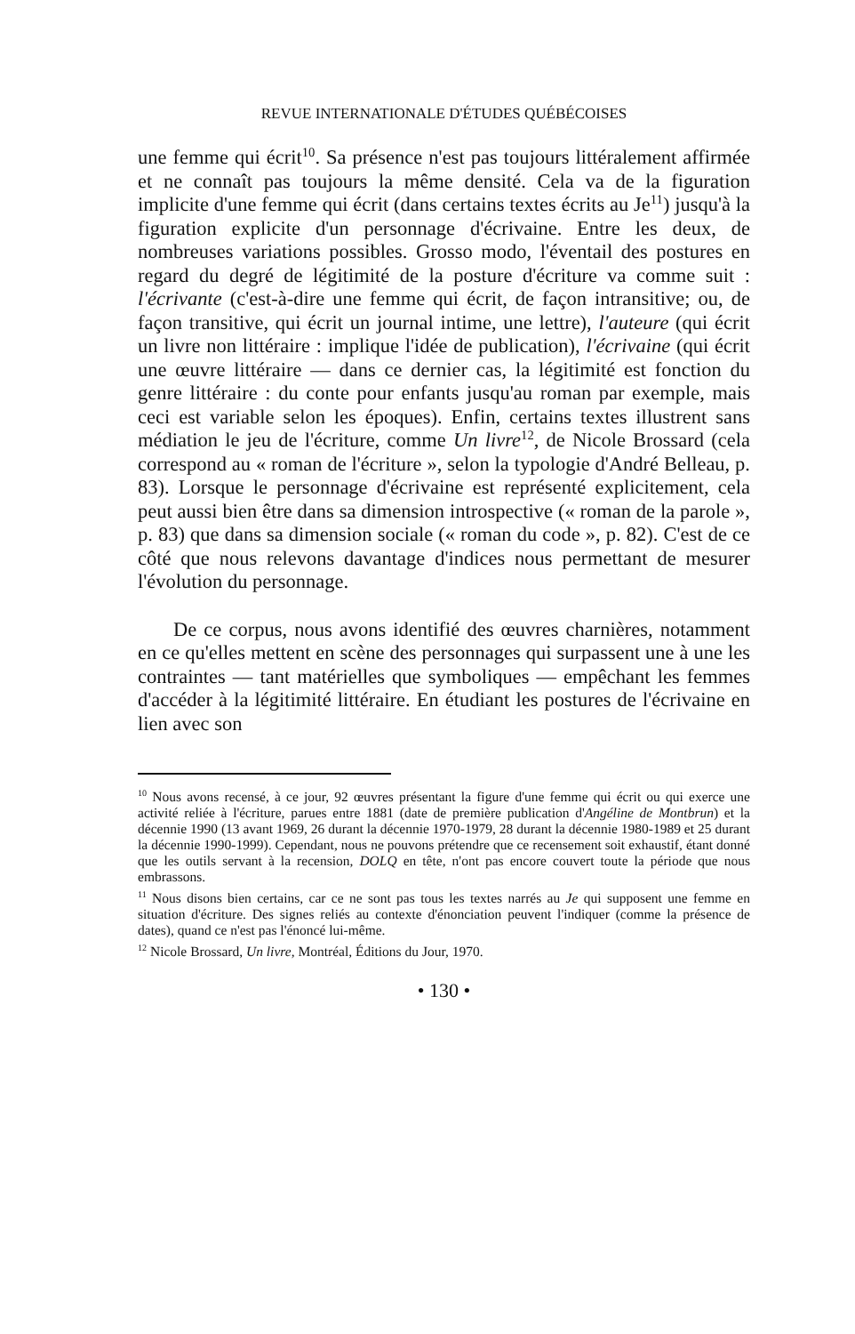REVUE INTERNATIONALE D'ÉTUDES QUÉBÉCOISES
une femme qui écrit<sup>10</sup>. Sa présence n'est pas toujours littéralement affirmée et ne connaît pas toujours la même densité. Cela va de la figuration implicite d'une femme qui écrit (dans certains textes écrits au Je<sup>11</sup>) jusqu'à la figuration explicite d'un personnage d'écrivaine. Entre les deux, de nombreuses variations possibles. Grosso modo, l'éventail des postures en regard du degré de légitimité de la posture d'écriture va comme suit : l'écrivante (c'est-à-dire une femme qui écrit, de façon intransitive; ou, de façon transitive, qui écrit un journal intime, une lettre), l'auteure (qui écrit un livre non littéraire : implique l'idée de publication), l'écrivaine (qui écrit une œuvre littéraire — dans ce dernier cas, la légitimité est fonction du genre littéraire : du conte pour enfants jusqu'au roman par exemple, mais ceci est variable selon les époques). Enfin, certains textes illustrent sans médiation le jeu de l'écriture, comme Un livre<sup>12</sup>, de Nicole Brossard (cela correspond au « roman de l'écriture », selon la typologie d'André Belleau, p. 83). Lorsque le personnage d'écrivaine est représenté explicitement, cela peut aussi bien être dans sa dimension introspective (« roman de la parole », p. 83) que dans sa dimension sociale (« roman du code », p. 82). C'est de ce côté que nous relevons davantage d'indices nous permettant de mesurer l'évolution du personnage.
De ce corpus, nous avons identifié des œuvres charnières, notamment en ce qu'elles mettent en scène des personnages qui surpassent une à une les contraintes — tant matérielles que symboliques — empêchant les femmes d'accéder à la légitimité littéraire. En étudiant les postures de l'écrivaine en lien avec son
<sup>10</sup> Nous avons recensé, à ce jour, 92 œuvres présentant la figure d'une femme qui écrit ou qui exerce une activité reliée à l'écriture, parues entre 1881 (date de première publication d'Angéline de Montbrun) et la décennie 1990 (13 avant 1969, 26 durant la décennie 1970-1979, 28 durant la décennie 1980-1989 et 25 durant la décennie 1990-1999). Cependant, nous ne pouvons prétendre que ce recensement soit exhaustif, étant donné que les outils servant à la recension, DOLQ en tête, n'ont pas encore couvert toute la période que nous embrassons.
<sup>11</sup> Nous disons bien certains, car ce ne sont pas tous les textes narrés au Je qui supposent une femme en situation d'écriture. Des signes reliés au contexte d'énonciation peuvent l'indiquer (comme la présence de dates), quand ce n'est pas l'énoncé lui-même.
<sup>12</sup> Nicole Brossard, Un livre, Montréal, Éditions du Jour, 1970.
• 130 •